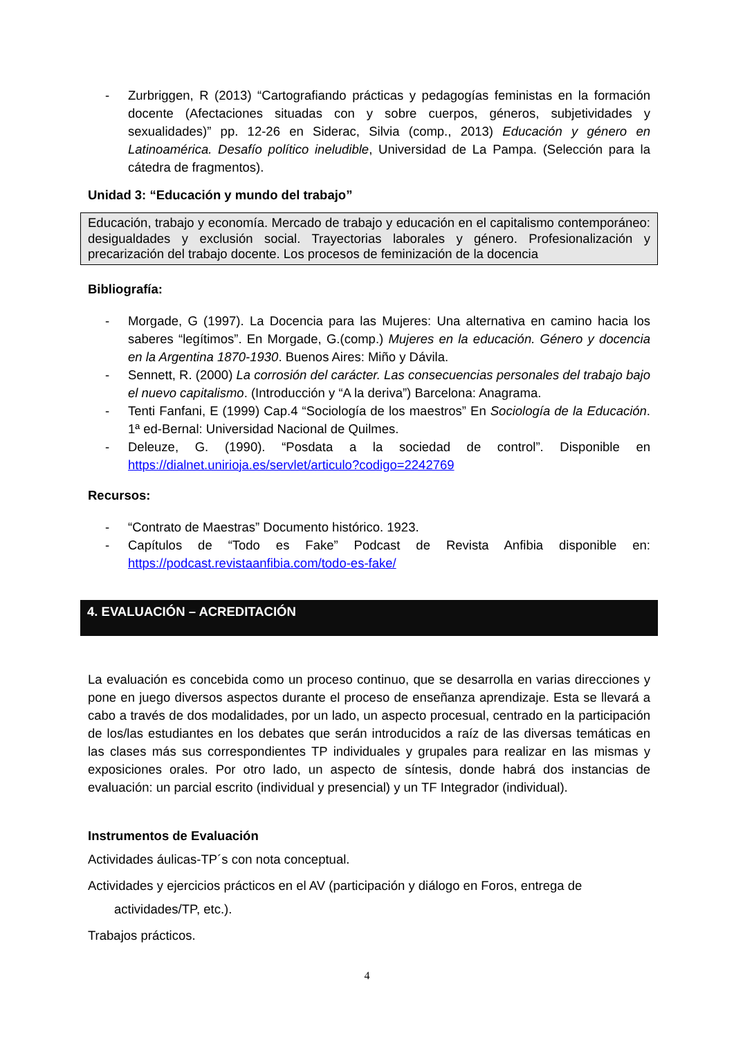- Zurbriggen, R (2013) “Cartografiando prácticas y pedagogías feministas en la formación docente (Afectaciones situadas con y sobre cuerpos, géneros, subjetividades y sexualidades)” pp. 12-26 en Siderac, Silvia (comp., 2013) Educación y género en Latinoamérica. Desafío político ineludible, Universidad de La Pampa. (Selección para la cátedra de fragmentos).
Unidad 3: “Educación y mundo del trabajo”
Educación, trabajo y economía. Mercado de trabajo y educación en el capitalismo contemporáneo: desigualdades y exclusión social. Trayectorias laborales y género. Profesionalización y precarización del trabajo docente. Los procesos de feminización de la docencia
Bibliografía:
- Morgade, G (1997). La Docencia para las Mujeres: Una alternativa en camino hacia los saberes “legítimos”. En Morgade, G.(comp.) Mujeres en la educación. Género y docencia en la Argentina 1870-1930. Buenos Aires: Miño y Dávila.
- Sennett, R. (2000) La corrosión del carácter. Las consecuencias personales del trabajo bajo el nuevo capitalismo. (Introducción y “A la deriva”) Barcelona: Anagrama.
- Tenti Fanfani, E (1999) Cap.4 “Sociología de los maestros” En Sociología de la Educación. 1ª ed-Bernal: Universidad Nacional de Quilmes.
- Deleuze, G. (1990). “Posdata a la sociedad de control”. Disponible en https://dialnet.unirioja.es/servlet/articulo?codigo=2242769
Recursos:
- “Contrato de Maestras” Documento histórico. 1923.
- Capítulos de “Todo es Fake” Podcast de Revista Anfibia disponible en: https://podcast.revistaanfibia.com/todo-es-fake/
4. EVALUACIÓN – ACREDITACIÓN
La evaluación es concebida como un proceso continuo, que se desarrolla en varias direcciones y pone en juego diversos aspectos durante el proceso de enseñanza aprendizaje. Esta se llevará a cabo a través de dos modalidades, por un lado, un aspecto procesual, centrado en la participación de los/las estudiantes en los debates que serán introducidos a raíz de las diversas temáticas en las clases más sus correspondientes TP individuales y grupales para realizar en las mismas y exposiciones orales. Por otro lado, un aspecto de síntesis, donde habrá dos instancias de evaluación: un parcial escrito (individual y presencial) y un TF Integrador (individual).
Instrumentos de Evaluación
Actividades áulicas-TP´s con nota conceptual.
Actividades y ejercicios prácticos en el AV (participación y diálogo en Foros, entrega de
actividades/TP, etc.).
Trabajos prácticos.
4